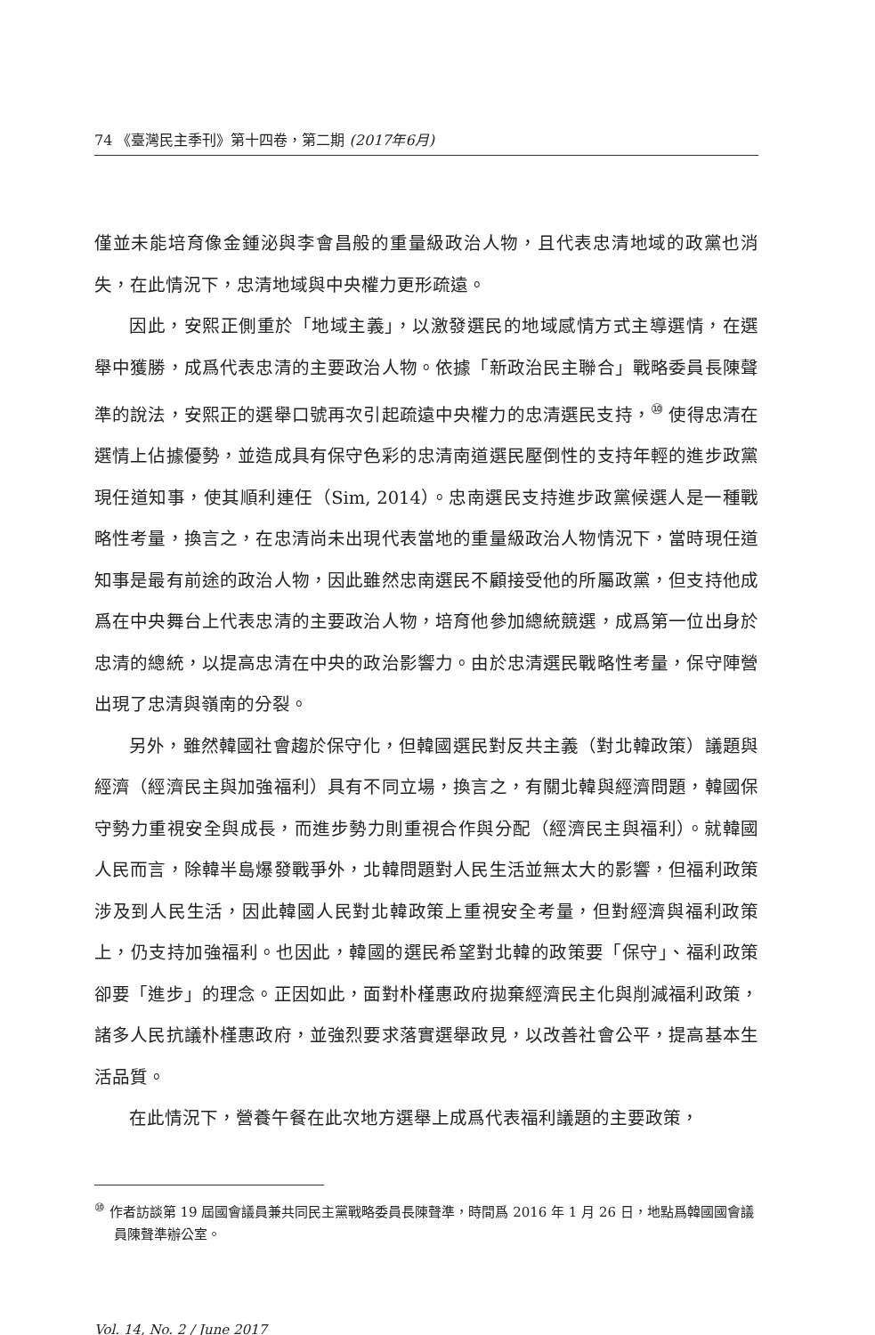74 《臺灣民主季刊》第十四卷，第二期 (2017年6月)
僅並未能培育像金鍾泌與李會昌般的重量級政治人物，且代表忠清地域的政黨也消失，在此情況下，忠清地域與中央權力更形疏遠。
因此，安熙正側重於「地域主義」，以激發選民的地域感情方式主導選情，在選舉中獲勝，成爲代表忠清的主要政治人物。依據「新政治民主聯合」戰略委員長陳聲準的說法，安熙正的選舉口號再次引起疏遠中央權力的忠清選民支持，<sup>⑩</sup> 使得忠清在選情上佔據優勢，並造成具有保守色彩的忠清南道選民壓倒性的支持年輕的進步政黨現任道知事，使其順利連任（Sim, 2014）。忠南選民支持進步政黨候選人是一種戰略性考量，換言之，在忠清尚未出現代表當地的重量級政治人物情況下，當時現任道知事是最有前途的政治人物，因此雖然忠南選民不顧接受他的所屬政黨，但支持他成爲在中央舞台上代表忠清的主要政治人物，培育他參加總統競選，成爲第一位出身於忠清的總統，以提高忠清在中央的政治影響力。由於忠清選民戰略性考量，保守陣營出現了忠清與嶺南的分裂。
另外，雖然韓國社會趨於保守化，但韓國選民對反共主義（對北韓政策）議題與經濟（經濟民主與加強福利）具有不同立場，換言之，有關北韓與經濟問題，韓國保守勢力重視安全與成長，而進步勢力則重視合作與分配（經濟民主與福利）。就韓國人民而言，除韓半島爆發戰爭外，北韓問題對人民生活並無太大的影響，但福利政策涉及到人民生活，因此韓國人民對北韓政策上重視安全考量，但對經濟與福利政策上，仍支持加強福利。也因此，韓國的選民希望對北韓的政策要「保守」、福利政策卻要「進步」的理念。正因如此，面對朴槿惠政府拋棄經濟民主化與削減福利政策，諸多人民抗議朴槿惠政府，並強烈要求落實選舉政見，以改善社會公平，提高基本生活品質。
在此情況下，營養午餐在此次地方選舉上成爲代表福利議題的主要政策，
<sup>⑩</sup> 作者訪談第 19 屆國會議員兼共同民主黨戰略委員長陳聲準，時間爲 2016 年 1 月 26 日，地點爲韓國國會議員陳聲準辦公室。
Vol. 14, No. 2 / June 2017